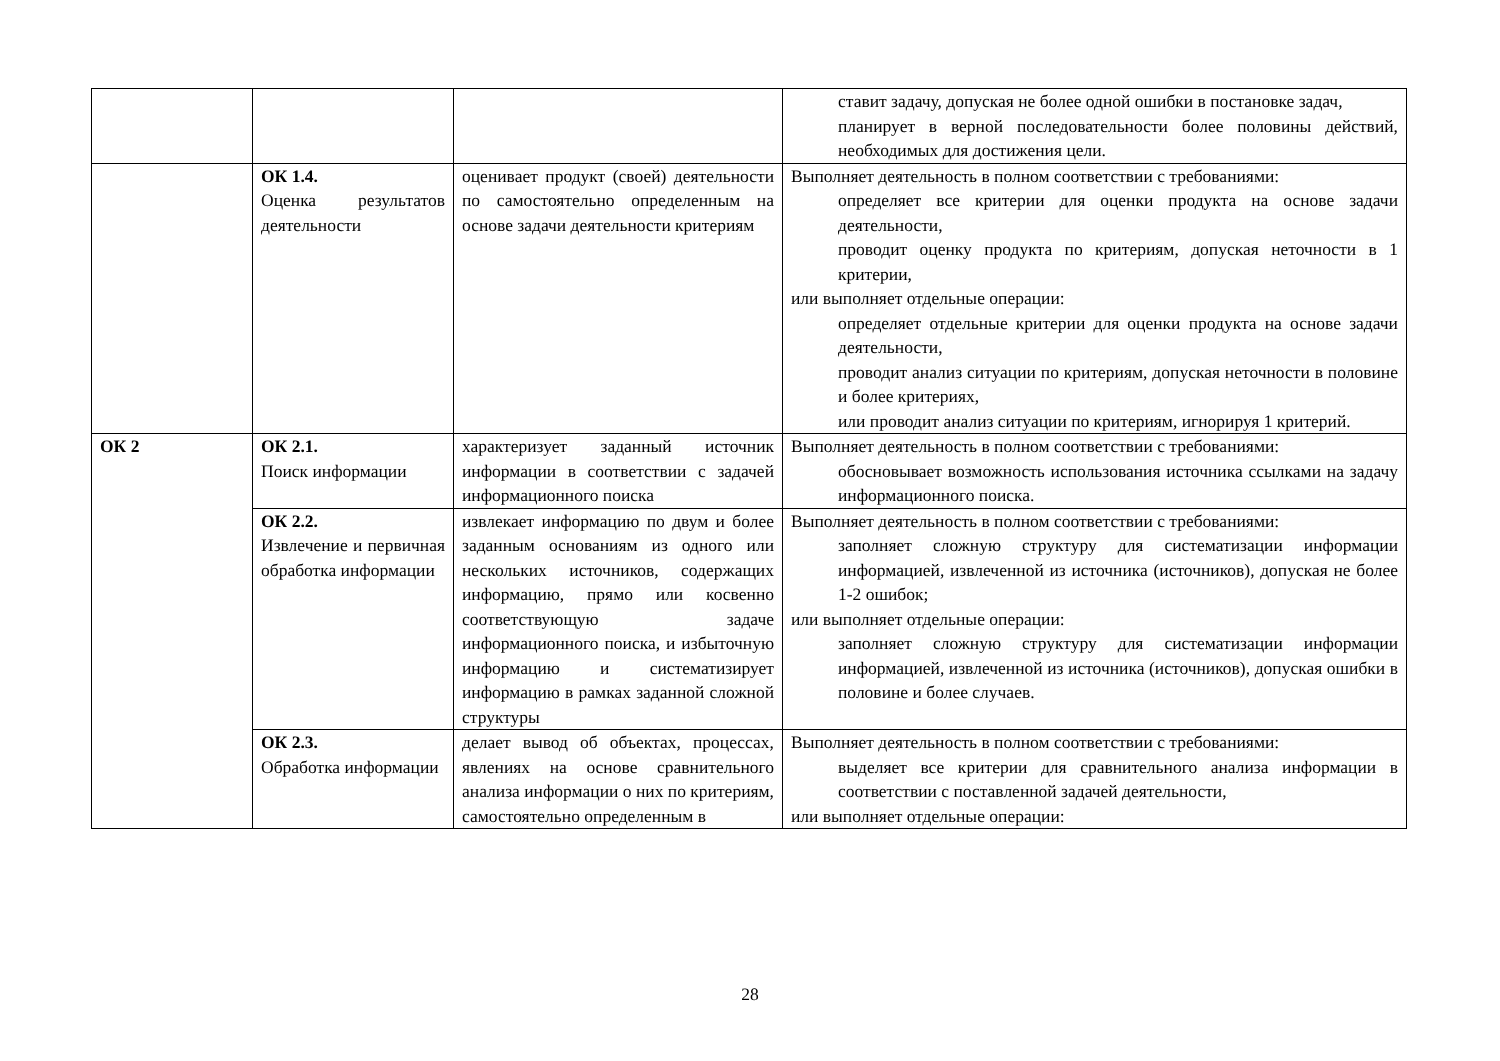| | | | ставит задачу, допуская не более одной ошибки в постановке задач, планирует в верной последовательности более половины действий, необходимых для достижения цели. |
| | ОК 1.4. Оценка результатов деятельности | оценивает продукт (своей) деятельности по самостоятельно определенным на основе задачи деятельности критериям | Выполняет деятельность в полном соответствии с требованиями: определяет все критерии для оценки продукта на основе задачи деятельности, проводит оценку продукта по критериям, допуская неточности в 1 критерии, или выполняет отдельные операции: определяет отдельные критерии для оценки продукта на основе задачи деятельности, проводит анализ ситуации по критериям, допуская неточности в половине и более критериях, или проводит анализ ситуации по критериям, игнорируя 1 критерий. |
| ОК 2 | ОК 2.1. Поиск информации | характеризует заданный источник информации в соответствии с задачей информационного поиска | Выполняет деятельность в полном соответствии с требованиями: обосновывает возможность использования источника ссылками на задачу информационного поиска. |
| | ОК 2.2. Извлечение и первичная обработка информации | извлекает информацию по двум и более заданным основаниям из одного или нескольких источников, содержащих информацию, прямо или косвенно соответствующую задаче информационного поиска, и избыточную информацию и систематизирует информацию в рамках заданной сложной структуры | Выполняет деятельность в полном соответствии с требованиями: заполняет сложную структуру для систематизации информации информацией, извлеченной из источника (источников), допуская не более 1-2 ошибок; или выполняет отдельные операции: заполняет сложную структуру для систематизации информации информацией, извлеченной из источника (источников), допуская ошибки в половине и более случаев. |
| | ОК 2.3. Обработка информации | делает вывод об объектах, процессах, явлениях на основе сравнительного анализа информации о них по критериям, самостоятельно определенным в | Выполняет деятельность в полном соответствии с требованиями: выделяет все критерии для сравнительного анализа информации в соответствии с поставленной задачей деятельности, или выполняет отдельные операции: |
28